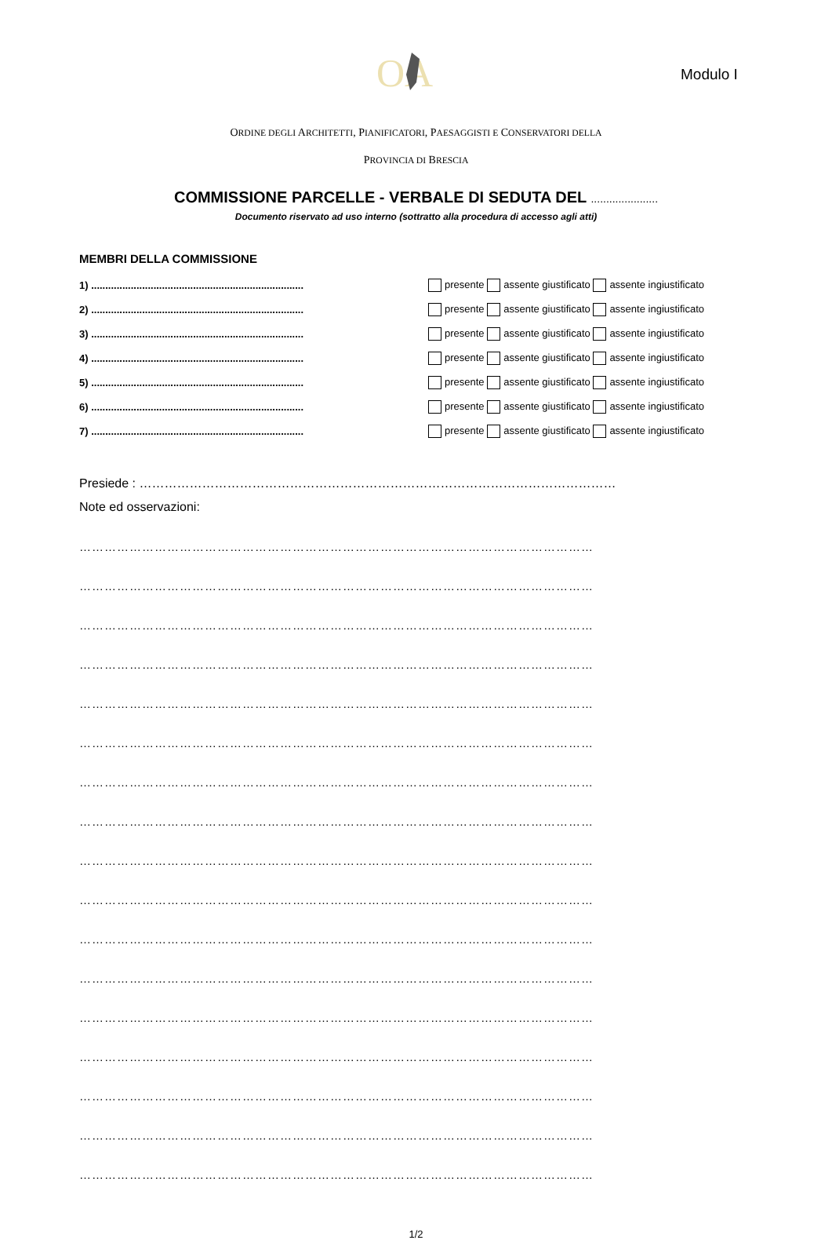OA
Modulo I
ORDINE DEGLI ARCHITETTI, PIANIFICATORI, PAESAGGISTI E CONSERVATORI DELLA
PROVINCIA DI BRESCIA
COMMISSIONE PARCELLE - VERBALE DI SEDUTA DEL ......................
Documento riservato ad uso interno (sottratto alla procedura di accesso agli atti)
MEMBRI DELLA COMMISSIONE
1) ...........................................................................
presente assente giustificato assente ingiustificato
2) ...........................................................................
presente assente giustificato assente ingiustificato
3) ...........................................................................
presente assente giustificato assente ingiustificato
4) ...........................................................................
presente assente giustificato assente ingiustificato
5) ...........................................................................
presente assente giustificato assente ingiustificato
6) ...........................................................................
presente assente giustificato assente ingiustificato
7) ...........................................................................
presente assente giustificato assente ingiustificato
Presiede : ……………………………………………………………………………………………………
Note ed osservazioni:
……………………………………………………………………………………………………………
……………………………………………………………………………………………………………
……………………………………………………………………………………………………………
……………………………………………………………………………………………………………
……………………………………………………………………………………………………………
……………………………………………………………………………………………………………
……………………………………………………………………………………………………………
……………………………………………………………………………………………………………
……………………………………………………………………………………………………………
……………………………………………………………………………………………………………
……………………………………………………………………………………………………………
……………………………………………………………………………………………………………
……………………………………………………………………………………………………………
……………………………………………………………………………………………………………
……………………………………………………………………………………………………………
……………………………………………………………………………………………………………
……………………………………………………………………………………………………………
1/2